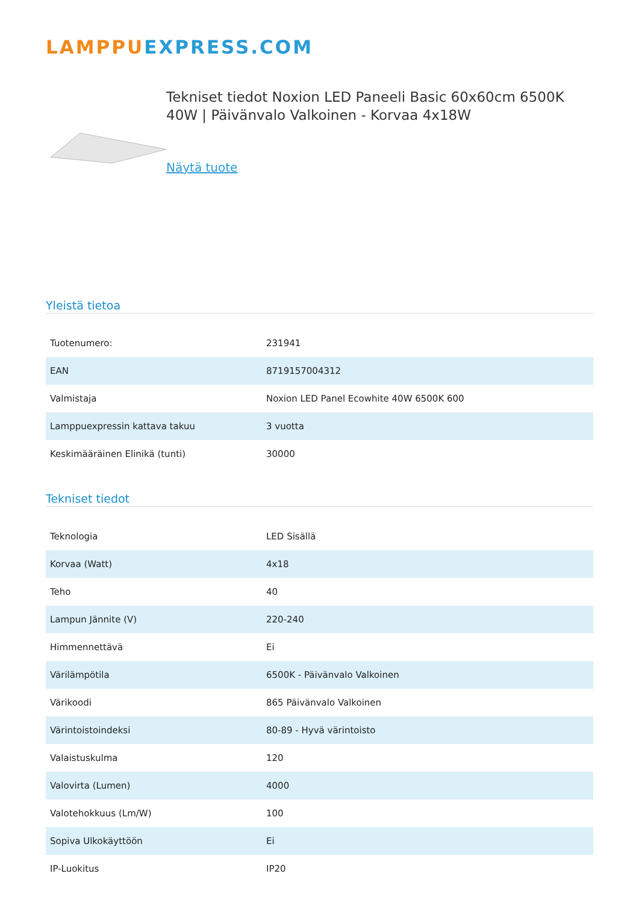LAMPPU EXPRESS.COM
Tekniset tiedot Noxion LED Paneeli Basic 60x60cm 6500K 40W | Päivänvalo Valkoinen - Korvaa 4x18W
Näytä tuote
Yleistä tietoa
| Tuotenumero: | 231941 |
| EAN | 8719157004312 |
| Valmistaja | Noxion LED Panel Ecowhite 40W 6500K 600 |
| Lamppuexpressin kattava takuu | 3 vuotta |
| Keskimääräinen Elinikä (tunti) | 30000 |
Tekniset tiedot
| Teknologia | LED Sisällä |
| Korvaa (Watt) | 4x18 |
| Teho | 40 |
| Lampun Jännite (V) | 220-240 |
| Himmennettävä | Ei |
| Värilämpötila | 6500K - Päivänvalo Valkoinen |
| Värikoodi | 865 Päivänvalo Valkoinen |
| Värintoistoindeksi | 80-89 - Hyvä värintoisto |
| Valaistuskulma | 120 |
| Valovirta (Lumen) | 4000 |
| Valotehokkuus (Lm/W) | 100 |
| Sopiva Ulkokäyttöön | Ei |
| IP-Luokitus | IP20 |